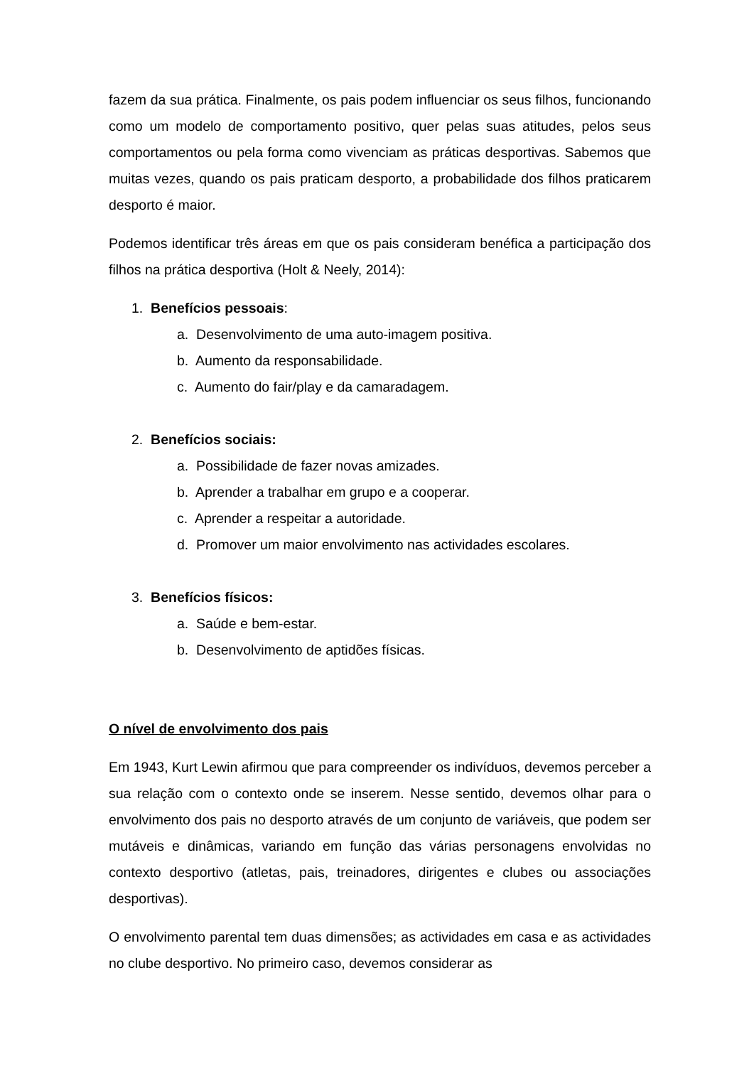fazem da sua prática. Finalmente, os pais podem influenciar os seus filhos, funcionando como um modelo de comportamento positivo, quer pelas suas atitudes, pelos seus comportamentos ou pela forma como vivenciam as práticas desportivas. Sabemos que muitas vezes, quando os pais praticam desporto, a probabilidade dos filhos praticarem desporto é maior.
Podemos identificar três áreas em que os pais consideram benéfica a participação dos filhos na prática desportiva (Holt & Neely, 2014):
1. Benefícios pessoais:
a. Desenvolvimento de uma auto-imagem positiva.
b. Aumento da responsabilidade.
c. Aumento do fair/play e da camaradagem.
2. Benefícios sociais:
a. Possibilidade de fazer novas amizades.
b. Aprender a trabalhar em grupo e a cooperar.
c. Aprender a respeitar a autoridade.
d. Promover um maior envolvimento nas actividades escolares.
3. Benefícios físicos:
a. Saúde e bem-estar.
b. Desenvolvimento de aptidões físicas.
O nível de envolvimento dos pais
Em 1943, Kurt Lewin afirmou que para compreender os indivíduos, devemos perceber a sua relação com o contexto onde se inserem. Nesse sentido, devemos olhar para o envolvimento dos pais no desporto através de um conjunto de variáveis, que podem ser mutáveis e dinâmicas, variando em função das várias personagens envolvidas no contexto desportivo (atletas, pais, treinadores, dirigentes e clubes ou associações desportivas).
O envolvimento parental tem duas dimensões; as actividades em casa e as actividades no clube desportivo. No primeiro caso, devemos considerar as